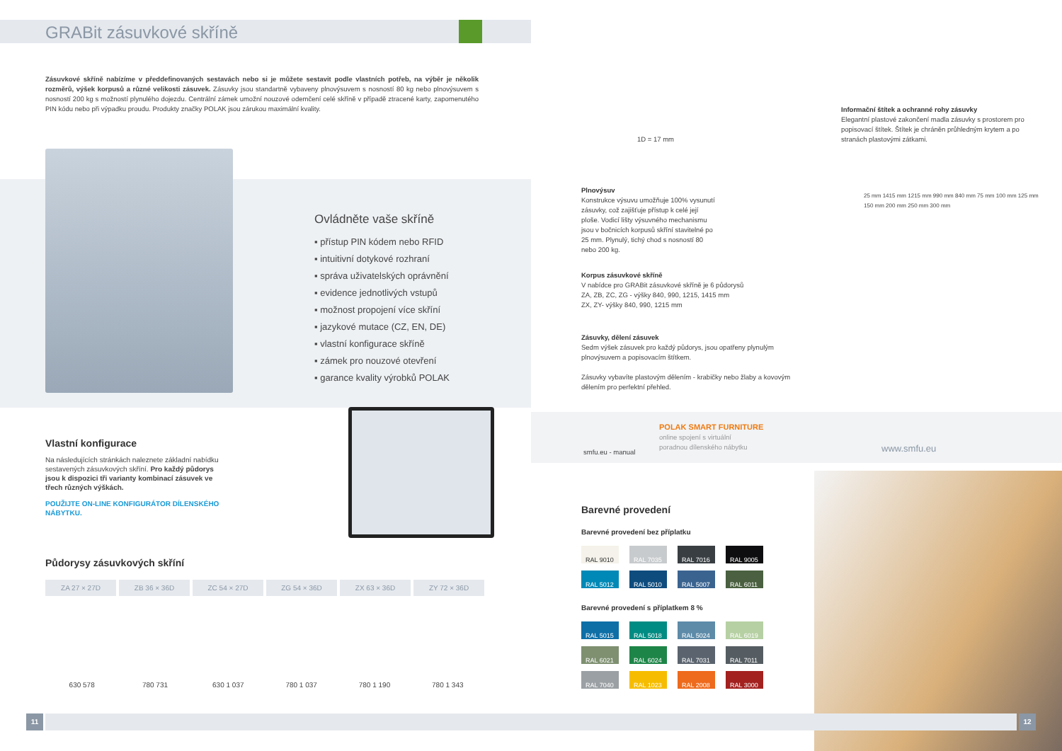GRABit zásuvkové skříně
Zásuvkové skříně nabízíme v předdefinovaných sestavách nebo si je můžete sestavit podle vlastních potřeb, na výběr je několik rozměrů, výšek korpusů a různé velikosti zásuvek. Zásuvky jsou standartně vybaveny plnovýsuvem s nosností 80 kg nebo plnovýsuvem s nosností 200 kg s možností plynulého dojezdu. Centrální zámek umožní nouzové odemčení celé skříně v případě ztracené karty, zapomenutého PIN kódu nebo při výpadku proudu. Produkty značky POLAK jsou zárukou maximální kvality.
Ovládněte vaše skříně
▪ přístup PIN kódem nebo RFID
▪ intuitivní dotykové rozhraní
▪ správa uživatelských oprávnění
▪ evidence jednotlivých vstupů
▪ možnost propojení více skříní
▪ jazykové mutace (CZ, EN, DE)
▪ vlastní konfigurace skříně
▪ zámek pro nouzové otevření
▪ garance kvality výrobků POLAK
Vlastní konfigurace
Na následujících stránkách naleznete základní nabídku sestavených zásuvkových skříní. Pro každý půdorys jsou k dispozici tři varianty kombinací zásuvek ve třech různých výškách.
POUŽIJTE ON-LINE KONFIGURÁTOR DÍLENSKÉHO NÁBYTKU.
Půdorysy zásuvkových skříní
ZA 27 × 27D ZB 36 × 36D ZC 54 × 27D ZG 54 × 36D ZX 63 × 36D ZY 72 × 36D
630 578 780 731 630 1 037 780 1 037 780 1 190 780 1 343
11
1D = 17 mm
Informační štítek a ochranné rohy zásuvky
Elegantní plastové zakončení madla zásuvky s prostorem pro popisovací štítek. Štítek je chráněn průhledným krytem a po stranách plastovými zátkami.
Plnovýsuv
Konstrukce výsuvu umožňuje 100% vysunutí zásuvky, což zajišťuje přístup k celé její ploše. Vodicí lišty výsuvného mechanismu jsou v bočnicích korpusů skříní stavitelné po 25 mm. Plynulý, tichý chod s nosností 80 nebo 200 kg.
Korpus zásuvkové skříně
V nabídce pro GRABit zásuvkové skříně je 6 půdorysů
ZA, ZB, ZC, ZG - výšky 840, 990, 1215, 1415 mm
ZX, ZY- výšky 840, 990, 1215 mm
Zásuvky, dělení zásuvek
Sedm výšek zásuvek pro každý půdorys, jsou opatřeny plynulým plnovýsuvem a popisovacím štítkem.
Zásuvky vybavíte plastovým dělením - krabičky nebo žlaby a kovovým dělením pro perfektní přehled.
25 mm 1415 mm 1215 mm 990 mm 840 mm 75 mm 100 mm 125 mm 150 mm 200 mm 250 mm 300 mm
smfu.eu - manual
POLAK SMART FURNITURE
online spojení s virtuální
poradnou dílenského nábytku
www.smfu.eu
Barevné provedení
Barevné provedení bez příplatku
RAL 9010
RAL 7035
RAL 7016
RAL 9005
RAL 5012
RAL 5010
RAL 5007
RAL 6011
Barevné provedení s příplatkem 8 %
RAL 5015
RAL 5018
RAL 5024
RAL 6019
RAL 6021
RAL 6024
RAL 7031
RAL 7011
RAL 7040
RAL 1023
RAL 2008
RAL 3000
12